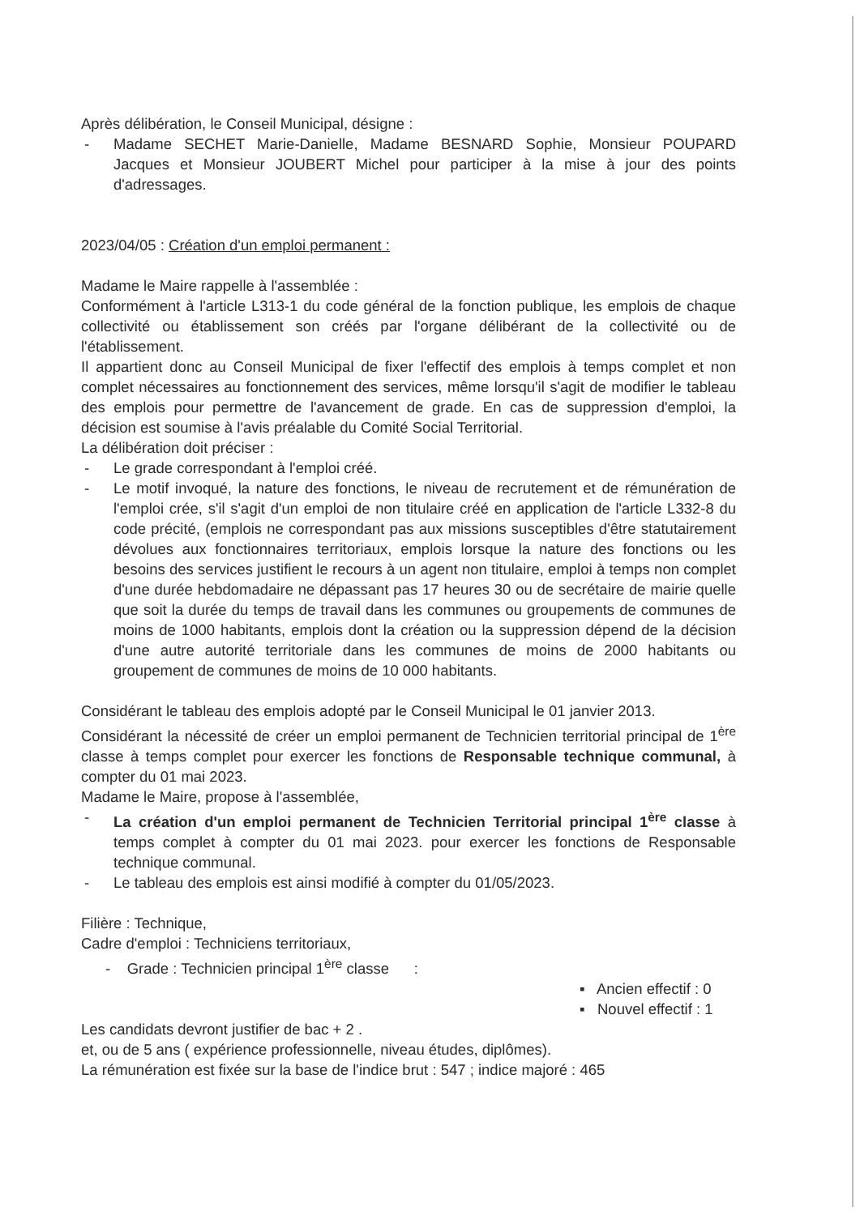Après délibération, le Conseil Municipal, désigne :
- Madame SECHET Marie-Danielle, Madame BESNARD Sophie, Monsieur POUPARD Jacques et Monsieur JOUBERT Michel pour participer à la mise à jour des points d'adressages.
2023/04/05 : Création d'un emploi permanent :
Madame le Maire rappelle à l'assemblée :
Conformément à l'article L313-1 du code général de la fonction publique, les emplois de chaque collectivité ou établissement son créés par l'organe délibérant de la collectivité ou de l'établissement.
Il appartient donc au Conseil Municipal de fixer l'effectif des emplois à temps complet et non complet nécessaires au fonctionnement des services, même lorsqu'il s'agit de modifier le tableau des emplois pour permettre de l'avancement de grade. En cas de suppression d'emploi, la décision est soumise à l'avis préalable du Comité Social Territorial.
La délibération doit préciser :
- Le grade correspondant à l'emploi créé.
- Le motif invoqué, la nature des fonctions, le niveau de recrutement et de rémunération de l'emploi crée, s'il s'agit d'un emploi de non titulaire créé en application de l'article L332-8 du code précité, (emplois ne correspondant pas aux missions susceptibles d'être statutairement dévolues aux fonctionnaires territoriaux, emplois lorsque la nature des fonctions ou les besoins des services justifient le recours à un agent non titulaire, emploi à temps non complet d'une durée hebdomadaire ne dépassant pas 17 heures 30 ou de secrétaire de mairie quelle que soit la durée du temps de travail dans les communes ou groupements de communes de moins de 1000 habitants, emplois dont la création ou la suppression dépend de la décision d'une autre autorité territoriale dans les communes de moins de 2000 habitants ou groupement de communes de moins de 10 000 habitants.
Considérant le tableau des emplois adopté par le Conseil Municipal le 01 janvier 2013.
Considérant la nécessité de créer un emploi permanent de Technicien territorial principal de 1<sup>ère</sup> classe à temps complet pour exercer les fonctions de Responsable technique communal, à compter du 01 mai 2023.
Madame le Maire, propose à l'assemblée,
- La création d'un emploi permanent de Technicien Territorial principal 1<sup>ère</sup> classe à temps complet à compter du 01 mai 2023. pour exercer les fonctions de Responsable technique communal.
- Le tableau des emplois est ainsi modifié à compter du 01/05/2023.
Filière : Technique,
Cadre d'emploi : Techniciens territoriaux,
- Grade : Technicien principal 1<sup>ère</sup> classe :
▪ Ancien effectif : 0
▪ Nouvel effectif : 1
Les candidats devront justifier de bac + 2 .
et, ou de 5 ans ( expérience professionnelle, niveau études, diplômes).
La rémunération est fixée sur la base de l'indice brut : 547 ; indice majoré : 465